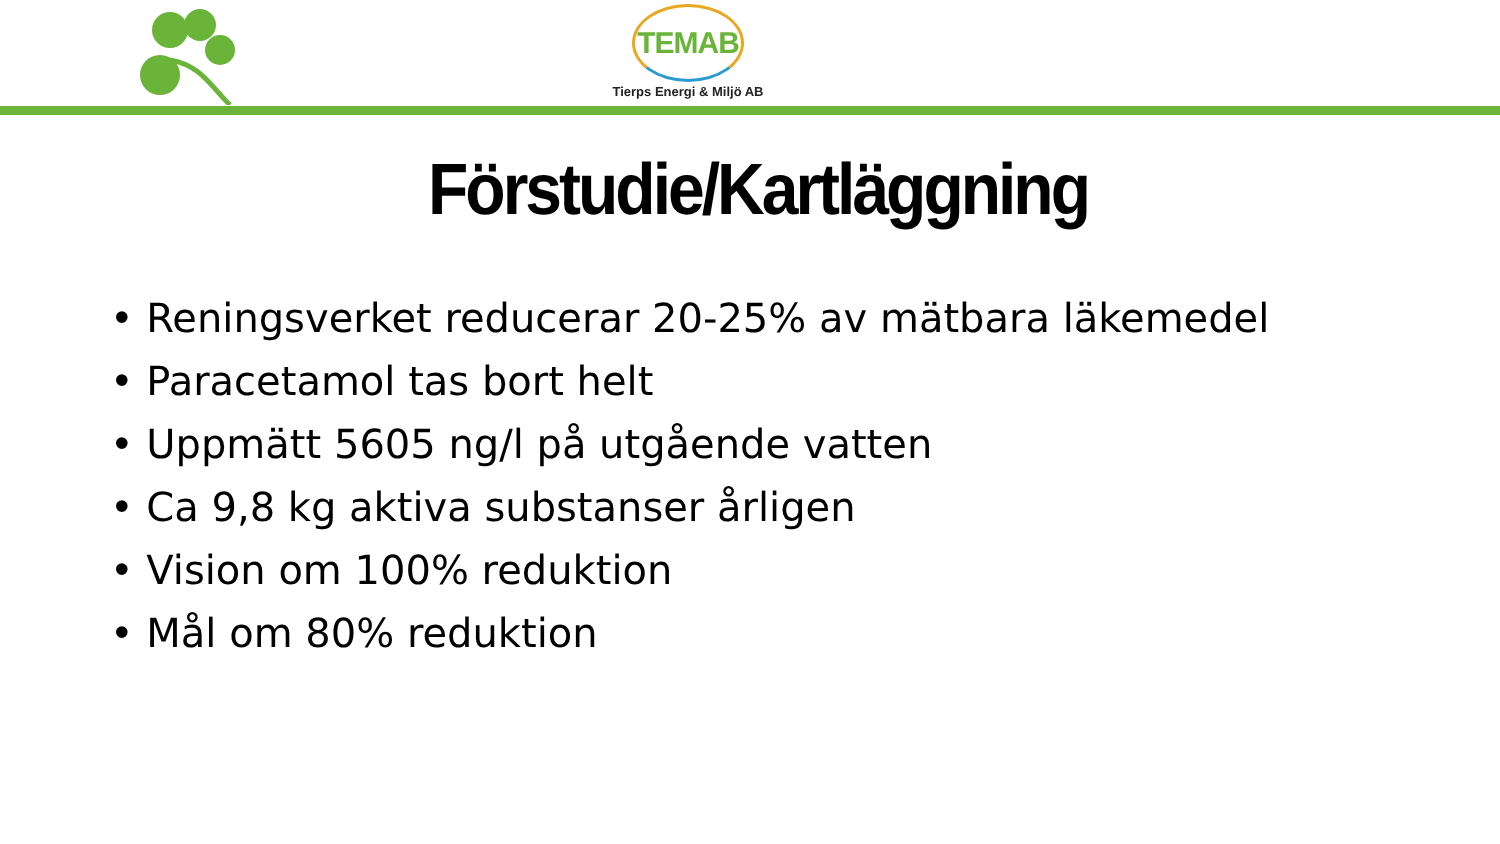TEMAB
Tierps Energi & Miljö AB
Förstudie/Kartläggning
• Reningsverket reducerar 20-25% av mätbara läkemedel
• Paracetamol tas bort helt
• Uppmätt 5605 ng/l på utgående vatten
• Ca 9,8 kg aktiva substanser årligen
• Vision om 100% reduktion
• Mål om 80% reduktion